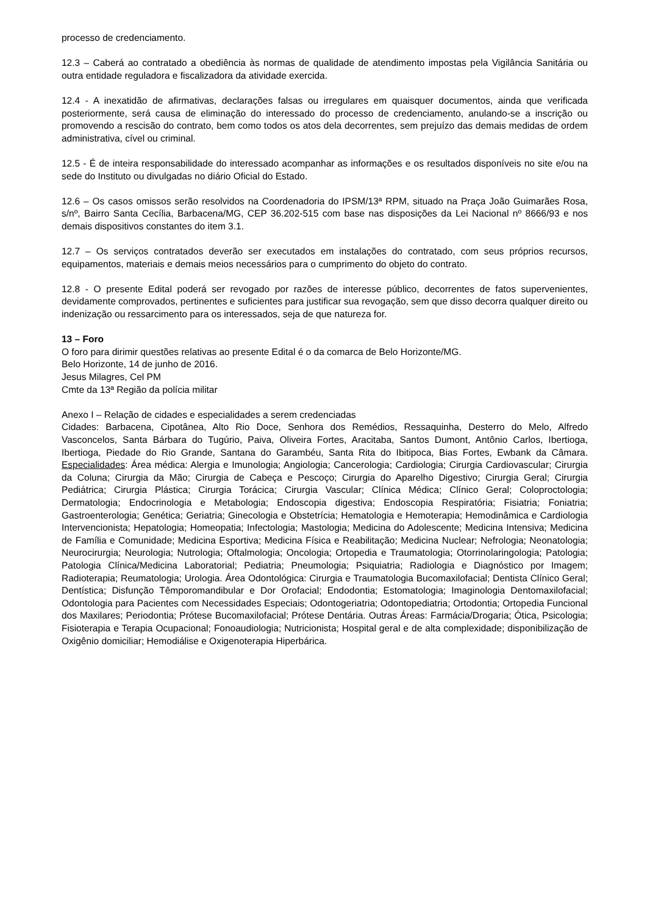processo de credenciamento.
12.3 – Caberá ao contratado a obediência às normas de qualidade de atendimento impostas pela Vigilância Sanitária ou outra entidade reguladora e fiscalizadora da atividade exercida.
12.4 - A inexatidão de afirmativas, declarações falsas ou irregulares em quaisquer documentos, ainda que verificada posteriormente, será causa de eliminação do interessado do processo de credenciamento, anulando-se a inscrição ou promovendo a rescisão do contrato, bem como todos os atos dela decorrentes, sem prejuízo das demais medidas de ordem administrativa, cível ou criminal.
12.5 - É de inteira responsabilidade do interessado acompanhar as informações e os resultados disponíveis no site e/ou na sede do Instituto ou divulgadas no diário Oficial do Estado.
12.6 – Os casos omissos serão resolvidos na Coordenadoria do IPSM/13ª RPM, situado na Praça João Guimarães Rosa, s/nº, Bairro Santa Cecília, Barbacena/MG, CEP 36.202-515 com base nas disposições da Lei Nacional nº 8666/93 e nos demais dispositivos constantes do item 3.1.
12.7 – Os serviços contratados deverão ser executados em instalações do contratado, com seus próprios recursos, equipamentos, materiais e demais meios necessários para o cumprimento do objeto do contrato.
12.8 - O presente Edital poderá ser revogado por razões de interesse público, decorrentes de fatos supervenientes, devidamente comprovados, pertinentes e suficientes para justificar sua revogação, sem que disso decorra qualquer direito ou indenização ou ressarcimento para os interessados, seja de que natureza for.
13 – Foro
O foro para dirimir questões relativas ao presente Edital é o da comarca de Belo Horizonte/MG.
Belo Horizonte, 14 de junho de 2016.
Jesus Milagres, Cel PM
Cmte da 13ª Região da polícia militar
Anexo I – Relação de cidades e especialidades a serem credenciadas
Cidades: Barbacena, Cipotânea, Alto Rio Doce, Senhora dos Remédios, Ressaquinha, Desterro do Melo, Alfredo Vasconcelos, Santa Bárbara do Tugúrio, Paiva, Oliveira Fortes, Aracitaba, Santos Dumont, Antônio Carlos, Ibertioga, Ibertioga, Piedade do Rio Grande, Santana do Garambéu, Santa Rita do Ibitipoca, Bias Fortes, Ewbank da Câmara. Especialidades: Área médica: Alergia e Imunologia; Angiologia; Cancerologia; Cardiologia; Cirurgia Cardiovascular; Cirurgia da Coluna; Cirurgia da Mão; Cirurgia de Cabeça e Pescoço; Cirurgia do Aparelho Digestivo; Cirurgia Geral; Cirurgia Pediátrica; Cirurgia Plástica; Cirurgia Torácica; Cirurgia Vascular; Clínica Médica; Clínico Geral; Coloproctologia; Dermatologia; Endocrinologia e Metabologia; Endoscopia digestiva; Endoscopia Respiratória; Fisiatria; Foniatria; Gastroenterologia; Genética; Geriatria; Ginecologia e Obstetrícia; Hematologia e Hemoterapia; Hemodinâmica e Cardiologia Intervencionista; Hepatologia; Homeopatia; Infectologia; Mastologia; Medicina do Adolescente; Medicina Intensiva; Medicina de Família e Comunidade; Medicina Esportiva; Medicina Física e Reabilitação; Medicina Nuclear; Nefrologia; Neonatologia; Neurocirurgia; Neurologia; Nutrologia; Oftalmologia; Oncologia; Ortopedia e Traumatologia; Otorrinolaringologia; Patologia; Patologia Clínica/Medicina Laboratorial; Pediatria; Pneumologia; Psiquiatria; Radiologia e Diagnóstico por Imagem; Radioterapia; Reumatologia; Urologia. Área Odontológica: Cirurgia e Traumatologia Bucomaxilofacial; Dentista Clínico Geral; Dentística; Disfunção Têmporomandibular e Dor Orofacial; Endodontia; Estomatologia; Imaginologia Dentomaxilofacial; Odontologia para Pacientes com Necessidades Especiais; Odontogeriatria; Odontopediatria; Ortodontia; Ortopedia Funcional dos Maxilares; Periodontia; Prótese Bucomaxilofacial; Prótese Dentária. Outras Áreas: Farmácia/Drogaria; Ótica, Psicologia; Fisioterapia e Terapia Ocupacional; Fonoaudiologia; Nutricionista; Hospital geral e de alta complexidade; disponibilização de Oxigênio domiciliar; Hemodiálise e Oxigenoterapia Hiperbárica.